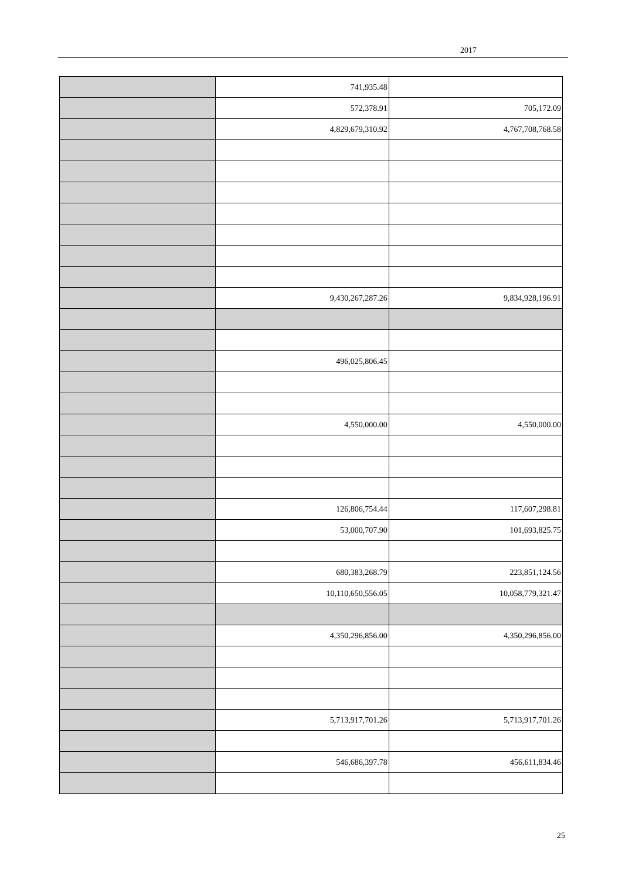2017
| | 741,935.48 | |
| | 572,378.91 | 705,172.09 |
| | 4,829,679,310.92 | 4,767,708,768.58 |
| | 9,430,267,287.26 | 9,834,928,196.91 |
| | 496,025,806.45 | |
| | 4,550,000.00 | 4,550,000.00 |
| | 126,806,754.44 | 117,607,298.81 |
| | 53,000,707.90 | 101,693,825.75 |
| | 680,383,268.79 | 223,851,124.56 |
| | 10,110,650,556.05 | 10,058,779,321.47 |
| | 4,350,296,856.00 | 4,350,296,856.00 |
| | 5,713,917,701.26 | 5,713,917,701.26 |
| | 546,686,397.78 | 456,611,834.46 |
25